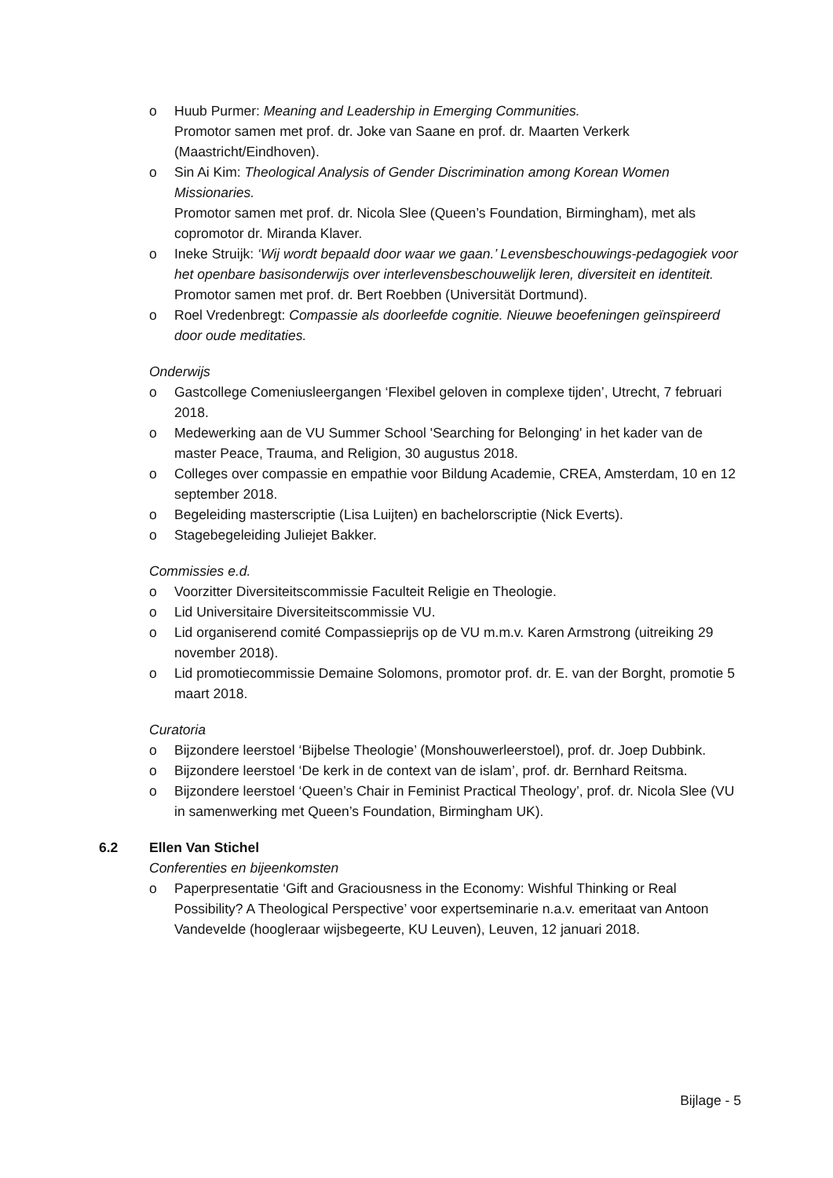o Huub Purmer: Meaning and Leadership in Emerging Communities.
Promotor samen met prof. dr. Joke van Saane en prof. dr. Maarten Verkerk (Maastricht/Eindhoven).
o Sin Ai Kim: Theological Analysis of Gender Discrimination among Korean Women Missionaries.
Promotor samen met prof. dr. Nicola Slee (Queen’s Foundation, Birmingham), met als copromotor dr. Miranda Klaver.
o Ineke Struijk: ‘Wij wordt bepaald door waar we gaan.’ Levensbeschouwings-pedagogiek voor het openbare basisonderwijs over interlevensbeschouwelijk leren, diversiteit en identiteit.
Promotor samen met prof. dr. Bert Roebben (Universität Dortmund).
o Roel Vredenbregt: Compassie als doorleefde cognitie. Nieuwe beoefeningen geïnspireerd door oude meditaties.
Onderwijs
o Gastcollege Comeniusleergangen ‘Flexibel geloven in complexe tijden’, Utrecht, 7 februari 2018.
o Medewerking aan de VU Summer School 'Searching for Belonging' in het kader van de master Peace, Trauma, and Religion, 30 augustus 2018.
o Colleges over compassie en empathie voor Bildung Academie, CREA, Amsterdam, 10 en 12 september 2018.
o Begeleiding masterscriptie (Lisa Luijten) en bachelorscriptie (Nick Everts).
o Stagebegeleiding Juliejet Bakker.
Commissies e.d.
o Voorzitter Diversiteitscommissie Faculteit Religie en Theologie.
o Lid Universitaire Diversiteitscommissie VU.
o Lid organiserend comité Compassieprijs op de VU m.m.v. Karen Armstrong (uitreiking 29 november 2018).
o Lid promotiecommissie Demaine Solomons, promotor prof. dr. E. van der Borght, promotie 5 maart 2018.
Curatoria
o Bijzondere leerstoel ‘Bijbelse Theologie’ (Monshouwerleerstoel), prof. dr. Joep Dubbink.
o Bijzondere leerstoel ‘De kerk in de context van de islam’, prof. dr. Bernhard Reitsma.
o Bijzondere leerstoel ‘Queen’s Chair in Feminist Practical Theology’, prof. dr. Nicola Slee (VU in samenwerking met Queen’s Foundation, Birmingham UK).
6.2 Ellen Van Stichel
Conferenties en bijeenkomsten
o Paperpresentatie ‘Gift and Graciousness in the Economy: Wishful Thinking or Real Possibility? A Theological Perspective’ voor expertseminarie n.a.v. emeritaat van Antoon Vandevelde (hoogleraar wijsbegeerte, KU Leuven), Leuven, 12 januari 2018.
Bijlage - 5